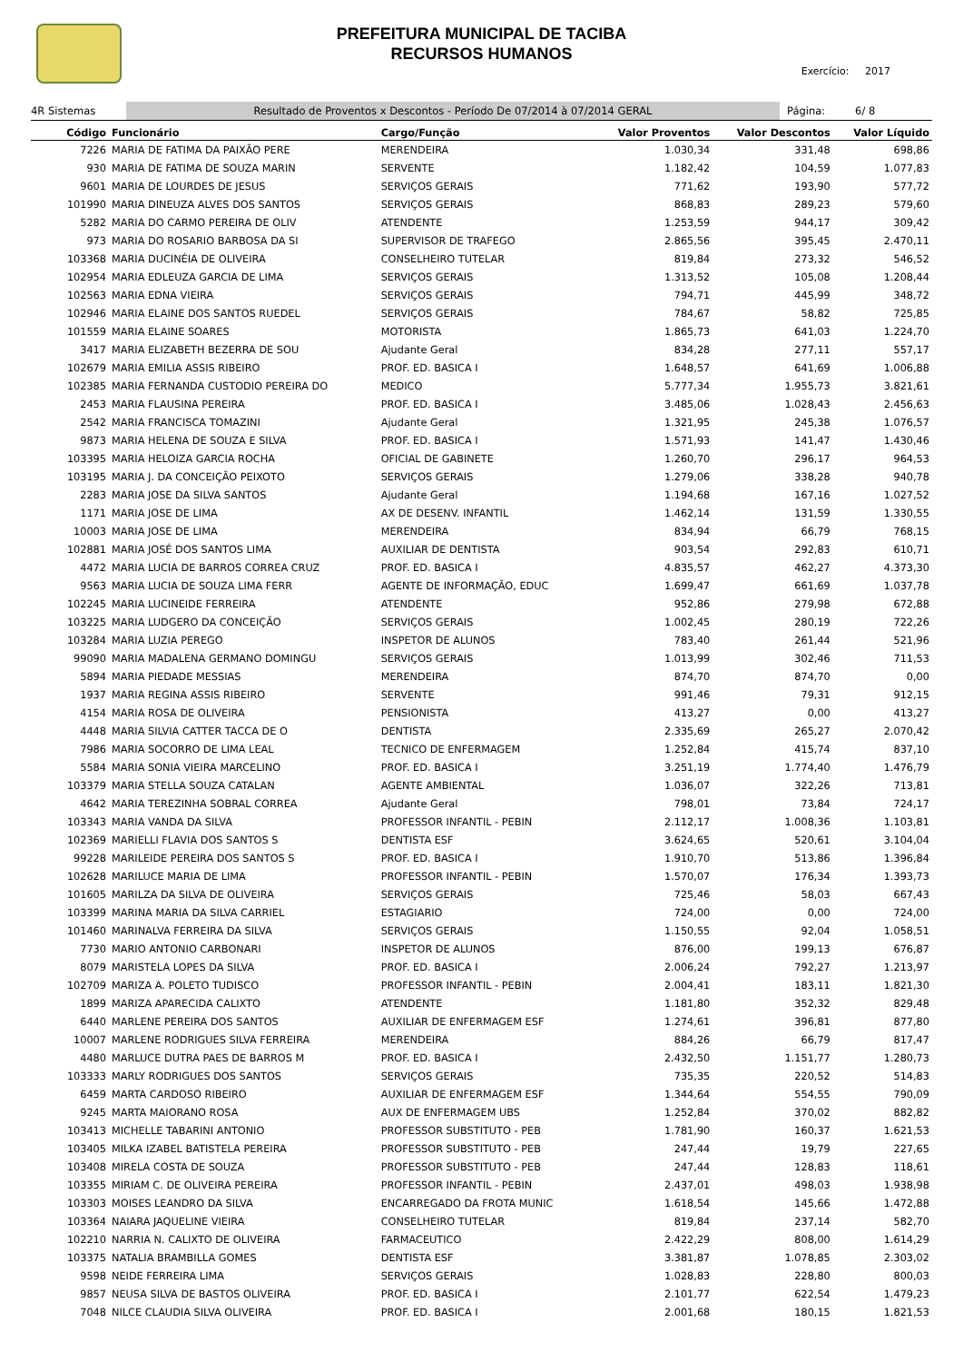PREFEITURA MUNICIPAL DE TACIBA
RECURSOS HUMANOS
Exercício: 2017
4R Sistemas Resultado de Proventos x Descontos - Período De 07/2014 à 07/2014 GERAL Página: 6/ 8
| Código | Funcionário | Cargo/Função | Valor Proventos | Valor Descontos | Valor Líquido |
| --- | --- | --- | --- | --- | --- |
| 7226 | MARIA DE FATIMA DA PAIXÃO PERE | MERENDEIRA | 1.030,34 | 331,48 | 698,86 |
| 930 | MARIA DE FATIMA DE SOUZA MARIN | SERVENTE | 1.182,42 | 104,59 | 1.077,83 |
| 9601 | MARIA DE LOURDES DE JESUS | SERVIÇOS GERAIS | 771,62 | 193,90 | 577,72 |
| 101990 | MARIA DINEUZA ALVES DOS SANTOS | SERVIÇOS GERAIS | 868,83 | 289,23 | 579,60 |
| 5282 | MARIA DO CARMO PEREIRA DE OLIV | ATENDENTE | 1.253,59 | 944,17 | 309,42 |
| 973 | MARIA DO ROSARIO BARBOSA DA SI | SUPERVISOR DE TRAFEGO | 2.865,56 | 395,45 | 2.470,11 |
| 103368 | MARIA DUCINÉIA DE OLIVEIRA | CONSELHEIRO TUTELAR | 819,84 | 273,32 | 546,52 |
| 102954 | MARIA EDLEUZA GARCIA DE LIMA | SERVIÇOS GERAIS | 1.313,52 | 105,08 | 1.208,44 |
| 102563 | MARIA EDNA VIEIRA | SERVIÇOS GERAIS | 794,71 | 445,99 | 348,72 |
| 102946 | MARIA ELAINE DOS SANTOS RUEDEL | SERVIÇOS GERAIS | 784,67 | 58,82 | 725,85 |
| 101559 | MARIA ELAINE SOARES | MOTORISTA | 1.865,73 | 641,03 | 1.224,70 |
| 3417 | MARIA ELIZABETH BEZERRA DE SOU | Ajudante Geral | 834,28 | 277,11 | 557,17 |
| 102679 | MARIA EMILIA ASSIS RIBEIRO | PROF. ED. BASICA I | 1.648,57 | 641,69 | 1.006,88 |
| 102385 | MARIA FERNANDA CUSTODIO PEREIRA DO | MEDICO | 5.777,34 | 1.955,73 | 3.821,61 |
| 2453 | MARIA FLAUSINA PEREIRA | PROF. ED. BASICA I | 3.485,06 | 1.028,43 | 2.456,63 |
| 2542 | MARIA FRANCISCA TOMAZINI | Ajudante Geral | 1.321,95 | 245,38 | 1.076,57 |
| 9873 | MARIA HELENA DE SOUZA E SILVA | PROF. ED. BASICA I | 1.571,93 | 141,47 | 1.430,46 |
| 103395 | MARIA HELOIZA GARCIA ROCHA | OFICIAL DE GABINETE | 1.260,70 | 296,17 | 964,53 |
| 103195 | MARIA J. DA CONCEIÇÃO PEIXOTO | SERVIÇOS GERAIS | 1.279,06 | 338,28 | 940,78 |
| 2283 | MARIA JOSE DA SILVA SANTOS | Ajudante Geral | 1.194,68 | 167,16 | 1.027,52 |
| 1171 | MARIA JOSE DE LIMA | AX DE DESENV. INFANTIL | 1.462,14 | 131,59 | 1.330,55 |
| 10003 | MARIA JOSE DE LIMA | MERENDEIRA | 834,94 | 66,79 | 768,15 |
| 102881 | MARIA JOSÉ DOS SANTOS LIMA | AUXILIAR DE DENTISTA | 903,54 | 292,83 | 610,71 |
| 4472 | MARIA LUCIA DE BARROS CORREA CRUZ | PROF. ED. BASICA I | 4.835,57 | 462,27 | 4.373,30 |
| 9563 | MARIA LUCIA DE SOUZA LIMA FERR | AGENTE DE INFORMAÇÃO, EDUC | 1.699,47 | 661,69 | 1.037,78 |
| 102245 | MARIA LUCINEIDE FERREIRA | ATENDENTE | 952,86 | 279,98 | 672,88 |
| 103225 | MARIA LUDGERO DA CONCEIÇÃO | SERVIÇOS GERAIS | 1.002,45 | 280,19 | 722,26 |
| 103284 | MARIA LUZIA PEREGO | INSPETOR DE ALUNOS | 783,40 | 261,44 | 521,96 |
| 99090 | MARIA MADALENA GERMANO DOMINGU | SERVIÇOS GERAIS | 1.013,99 | 302,46 | 711,53 |
| 5894 | MARIA PIEDADE MESSIAS | MERENDEIRA | 874,70 | 874,70 | 0,00 |
| 1937 | MARIA REGINA ASSIS RIBEIRO | SERVENTE | 991,46 | 79,31 | 912,15 |
| 4154 | MARIA ROSA DE OLIVEIRA | PENSIONISTA | 413,27 | 0,00 | 413,27 |
| 4448 | MARIA SILVIA CATTER TACCA DE O | DENTISTA | 2.335,69 | 265,27 | 2.070,42 |
| 7986 | MARIA SOCORRO DE LIMA LEAL | TECNICO DE ENFERMAGEM | 1.252,84 | 415,74 | 837,10 |
| 5584 | MARIA SONIA VIEIRA MARCELINO | PROF. ED. BASICA I | 3.251,19 | 1.774,40 | 1.476,79 |
| 103379 | MARIA STELLA SOUZA CATALAN | AGENTE AMBIENTAL | 1.036,07 | 322,26 | 713,81 |
| 4642 | MARIA TEREZINHA SOBRAL CORREA | Ajudante Geral | 798,01 | 73,84 | 724,17 |
| 103343 | MARIA VANDA DA SILVA | PROFESSOR INFANTIL - PEBIN | 2.112,17 | 1.008,36 | 1.103,81 |
| 102369 | MARIELLI FLAVIA DOS SANTOS S | DENTISTA ESF | 3.624,65 | 520,61 | 3.104,04 |
| 99228 | MARILEIDE PEREIRA DOS SANTOS S | PROF. ED. BASICA I | 1.910,70 | 513,86 | 1.396,84 |
| 102628 | MARILUCE MARIA DE LIMA | PROFESSOR INFANTIL - PEBIN | 1.570,07 | 176,34 | 1.393,73 |
| 101605 | MARILZA DA SILVA DE OLIVEIRA | SERVIÇOS GERAIS | 725,46 | 58,03 | 667,43 |
| 103399 | MARINA MARIA DA SILVA CARRIEL | ESTAGIARIO | 724,00 | 0,00 | 724,00 |
| 101460 | MARINALVA FERREIRA DA SILVA | SERVIÇOS GERAIS | 1.150,55 | 92,04 | 1.058,51 |
| 7730 | MARIO ANTONIO CARBONARI | INSPETOR DE ALUNOS | 876,00 | 199,13 | 676,87 |
| 8079 | MARISTELA LOPES DA SILVA | PROF. ED. BASICA I | 2.006,24 | 792,27 | 1.213,97 |
| 102709 | MARIZA A. POLETO TUDISCO | PROFESSOR INFANTIL - PEBIN | 2.004,41 | 183,11 | 1.821,30 |
| 1899 | MARIZA APARECIDA CALIXTO | ATENDENTE | 1.181,80 | 352,32 | 829,48 |
| 6440 | MARLENE PEREIRA DOS SANTOS | AUXILIAR DE ENFERMAGEM ESF | 1.274,61 | 396,81 | 877,80 |
| 10007 | MARLENE RODRIGUES SILVA FERREIRA | MERENDEIRA | 884,26 | 66,79 | 817,47 |
| 4480 | MARLUCE DUTRA PAES DE BARROS M | PROF. ED. BASICA I | 2.432,50 | 1.151,77 | 1.280,73 |
| 103333 | MARLY RODRIGUES DOS SANTOS | SERVIÇOS GERAIS | 735,35 | 220,52 | 514,83 |
| 6459 | MARTA CARDOSO RIBEIRO | AUXILIAR DE ENFERMAGEM ESF | 1.344,64 | 554,55 | 790,09 |
| 9245 | MARTA MAIORANO ROSA | AUX DE ENFERMAGEM UBS | 1.252,84 | 370,02 | 882,82 |
| 103413 | MICHELLE TABARINI ANTONIO | PROFESSOR SUBSTITUTO - PEB | 1.781,90 | 160,37 | 1.621,53 |
| 103405 | MILKA IZABEL BATISTELA PEREIRA | PROFESSOR SUBSTITUTO - PEB | 247,44 | 19,79 | 227,65 |
| 103408 | MIRELA COSTA DE SOUZA | PROFESSOR SUBSTITUTO - PEB | 247,44 | 128,83 | 118,61 |
| 103355 | MIRIAM C. DE OLIVEIRA PEREIRA | PROFESSOR INFANTIL - PEBIN | 2.437,01 | 498,03 | 1.938,98 |
| 103303 | MOISES LEANDRO DA SILVA | ENCARREGADO DA FROTA MUNIC | 1.618,54 | 145,66 | 1.472,88 |
| 103364 | NAIARA JAQUELINE VIEIRA | CONSELHEIRO TUTELAR | 819,84 | 237,14 | 582,70 |
| 102210 | NARRIA N. CALIXTO DE OLIVEIRA | FARMACEUTICO | 2.422,29 | 808,00 | 1.614,29 |
| 103375 | NATALIA BRAMBILLA GOMES | DENTISTA ESF | 3.381,87 | 1.078,85 | 2.303,02 |
| 9598 | NEIDE FERREIRA LIMA | SERVIÇOS GERAIS | 1.028,83 | 228,80 | 800,03 |
| 9857 | NEUSA SILVA DE BASTOS OLIVEIRA | PROF. ED. BASICA I | 2.101,77 | 622,54 | 1.479,23 |
| 7048 | NILCE CLAUDIA SILVA OLIVEIRA | PROF. ED. BASICA I | 2.001,68 | 180,15 | 1.821,53 |